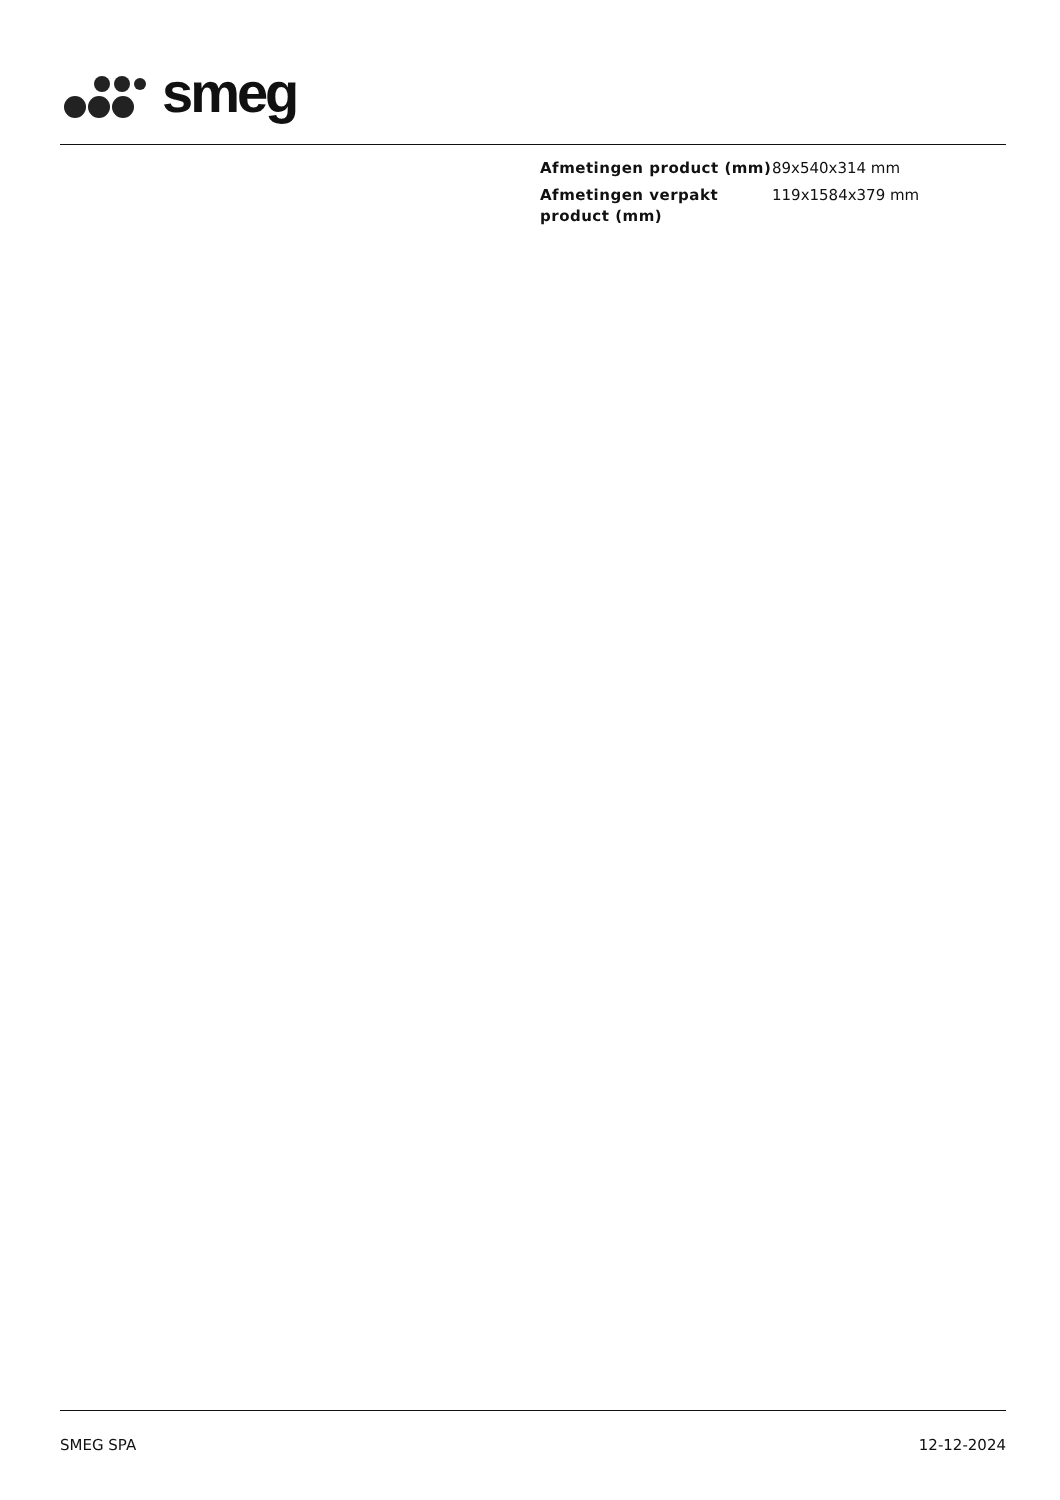smeg
| Afmetingen product (mm) | 89x540x314 mm |
| Afmetingen verpakt product (mm) | 119x1584x379 mm |
SMEG SPA 12-12-2024